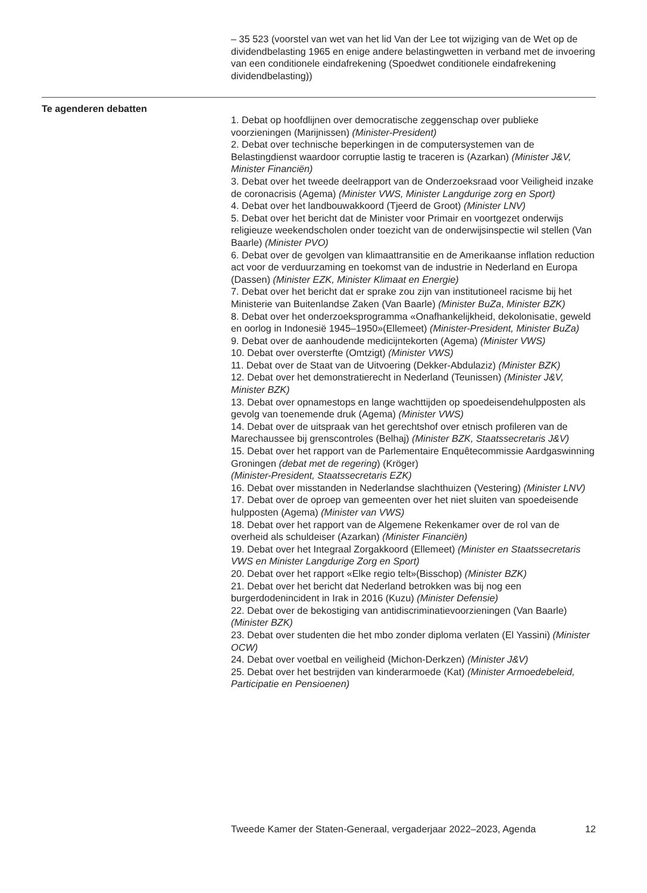– 35 523 (voorstel van wet van het lid Van der Lee tot wijziging van de Wet op de dividendbelasting 1965 en enige andere belastingwetten in verband met de invoering van een conditionele eindafrekening (Spoedwet conditionele eindafrekening dividendbelasting))
Te agenderen debatten
1. Debat op hoofdlijnen over democratische zeggenschap over publieke voorzieningen (Marijnissen) (Minister-President)
2. Debat over technische beperkingen in de computersystemen van de Belastingdienst waardoor corruptie lastig te traceren is (Azarkan) (Minister J&V, Minister Financiën)
3. Debat over het tweede deelrapport van de Onderzoeksraad voor Veiligheid inzake de coronacrisis (Agema) (Minister VWS, Minister Langdurige zorg en Sport)
4. Debat over het landbouwakkoord (Tjeerd de Groot) (Minister LNV)
5. Debat over het bericht dat de Minister voor Primair en voortgezet onderwijs religieuze weekendscholen onder toezicht van de onderwijsinspectie wil stellen (Van Baarle) (Minister PVO)
6. Debat over de gevolgen van klimaattransitie en de Amerikaanse inflation reduction act voor de verduurzaming en toekomst van de industrie in Nederland en Europa (Dassen) (Minister EZK, Minister Klimaat en Energie)
7. Debat over het bericht dat er sprake zou zijn van institutioneel racisme bij het Ministerie van Buitenlandse Zaken (Van Baarle) (Minister BuZa, Minister BZK)
8. Debat over het onderzoeksprogramma «Onafhankelijkheid, dekolonisatie, geweld en oorlog in Indonesië 1945–1950»(Ellemeet) (Minister-President, Minister BuZa)
9. Debat over de aanhoudende medicijntekorten (Agema) (Minister VWS)
10. Debat over oversterfte (Omtzigt) (Minister VWS)
11. Debat over de Staat van de Uitvoering (Dekker-Abdulaziz) (Minister BZK)
12. Debat over het demonstratierecht in Nederland (Teunissen) (Minister J&V, Minister BZK)
13. Debat over opnamestops en lange wachttijden op spoedeisendehulpposten als gevolg van toenemende druk (Agema) (Minister VWS)
14. Debat over de uitspraak van het gerechtshof over etnisch profileren van de Marechaussee bij grenscontroles (Belhaj) (Minister BZK, Staatssecretaris J&V)
15. Debat over het rapport van de Parlementaire Enquêtecommissie Aardgaswinning Groningen (debat met de regering) (Kröger)
(Minister-President, Staatssecretaris EZK)
16. Debat over misstanden in Nederlandse slachthuizen (Vestering) (Minister LNV)
17. Debat over de oproep van gemeenten over het niet sluiten van spoedeisende hulpposten (Agema) (Minister van VWS)
18. Debat over het rapport van de Algemene Rekenkamer over de rol van de overheid als schuldeiser (Azarkan) (Minister Financiën)
19. Debat over het Integraal Zorgakkoord (Ellemeet) (Minister en Staatssecretaris VWS en Minister Langdurige Zorg en Sport)
20. Debat over het rapport «Elke regio telt»(Bisschop) (Minister BZK)
21. Debat over het bericht dat Nederland betrokken was bij nog een burgerdodenincident in Irak in 2016 (Kuzu) (Minister Defensie)
22. Debat over de bekostiging van antidiscriminatievoorzieningen (Van Baarle) (Minister BZK)
23. Debat over studenten die het mbo zonder diploma verlaten (El Yassini) (Minister OCW)
24. Debat over voetbal en veiligheid (Michon-Derkzen) (Minister J&V)
25. Debat over het bestrijden van kinderarmoede (Kat) (Minister Armoedebeleid, Participatie en Pensioenen)
Tweede Kamer der Staten-Generaal, vergaderjaar 2022–2023, Agenda 12